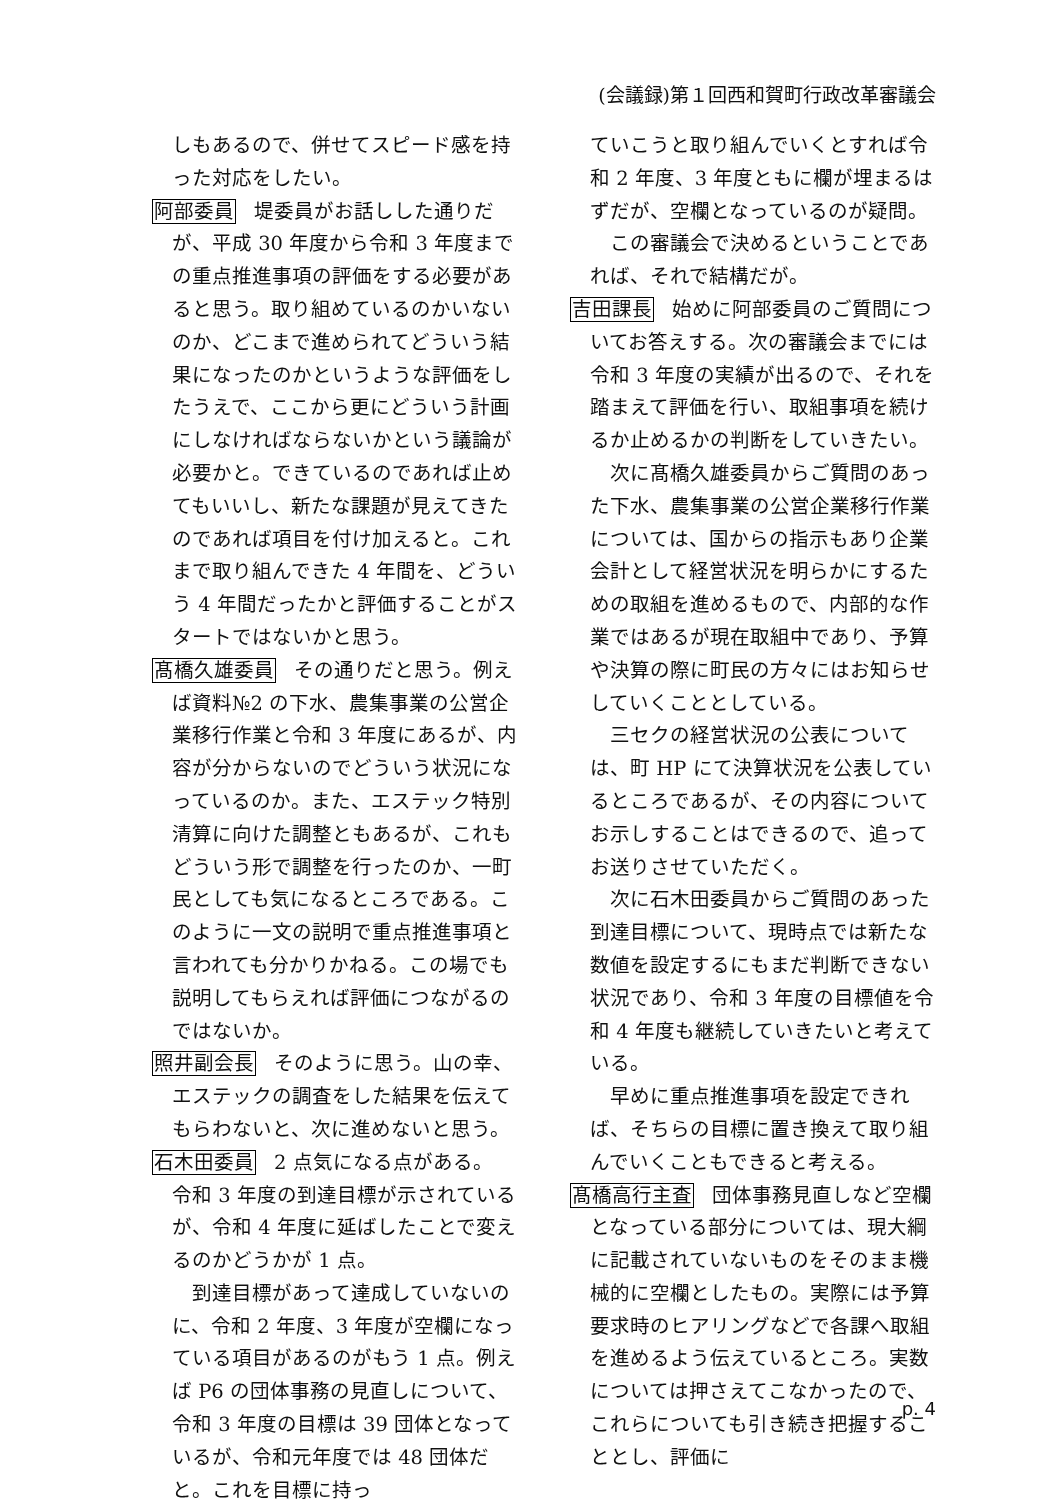(会議録)第１回西和賀町行政改革審議会
しもあるので、併せてスピード感を持った対応をしたい。
阿部委員 堤委員がお話しした通りだが、平成 30 年度から令和 3 年度までの重点推進事項の評価をする必要があると思う。取り組めているのかいないのか、どこまで進められてどういう結果になったのかというような評価をしたうえで、ここから更にどういう計画にしなければならないかという議論が必要かと。できているのであれば止めてもいいし、新たな課題が見えてきたのであれば項目を付け加えると。これまで取り組んできた 4 年間を、どういう 4 年間だったかと評価することがスタートではないかと思う。
髙橋久雄委員 その通りだと思う。例えば資料№2 の下水、農集事業の公営企業移行作業と令和 3 年度にあるが、内容が分からないのでどういう状況になっているのか。また、エステック特別清算に向けた調整ともあるが、これもどういう形で調整を行ったのか、一町民としても気になるところである。このように一文の説明で重点推進事項と言われても分かりかねる。この場でも説明してもらえれば評価につながるのではないか。
照井副会長 そのように思う。山の幸、エステックの調査をした結果を伝えてもらわないと、次に進めないと思う。
石木田委員 2 点気になる点がある。
令和 3 年度の到達目標が示されているが、令和 4 年度に延ばしたことで変えるのかどうかが 1 点。
到達目標があって達成していないのに、令和 2 年度、3 年度が空欄になっている項目があるのがもう 1 点。例えば P6 の団体事務の見直しについて、令和 3 年度の目標は 39 団体となっているが、令和元年度では 48 団体だと。これを目標に持っ
ていこうと取り組んでいくとすれば令和 2 年度、3 年度ともに欄が埋まるはずだが、空欄となっているのが疑問。
この審議会で決めるということであれば、それで結構だが。
吉田課長 始めに阿部委員のご質問についてお答えする。次の審議会までには令和 3 年度の実績が出るので、それを踏まえて評価を行い、取組事項を続けるか止めるかの判断をしていきたい。
次に髙橋久雄委員からご質問のあった下水、農集事業の公営企業移行作業については、国からの指示もあり企業会計として経営状況を明らかにするための取組を進めるもので、内部的な作業ではあるが現在取組中であり、予算や決算の際に町民の方々にはお知らせしていくこととしている。
三セクの経営状況の公表については、町 HP にて決算状況を公表しているところであるが、その内容についてお示しすることはできるので、追ってお送りさせていただく。
次に石木田委員からご質問のあった到達目標について、現時点では新たな数値を設定するにもまだ判断できない状況であり、令和 3 年度の目標値を令和 4 年度も継続していきたいと考えている。
早めに重点推進事項を設定できれば、そちらの目標に置き換えて取り組んでいくこともできると考える。
髙橋高行主査 団体事務見直しなど空欄となっている部分については、現大綱に記載されていないものをそのまま機械的に空欄としたもの。実際には予算要求時のヒアリングなどで各課へ取組を進めるよう伝えているところ。実数については押さえてこなかったので、これらについても引き続き把握することとし、評価に
p. 4